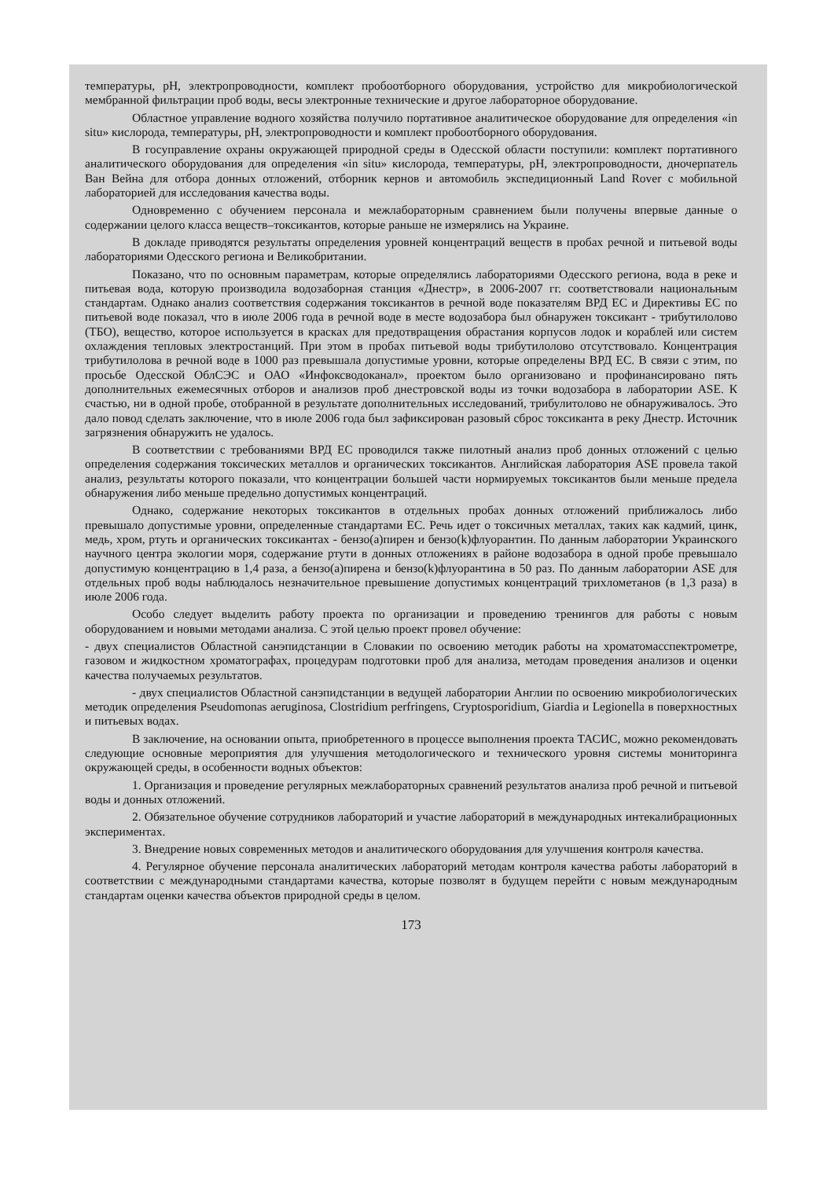температуры, pH, электропроводности, комплект пробоотборного оборудования, устройство для микробиологической мембранной фильтрации проб воды, весы электронные технические и другое лабораторное оборудование.
Областное управление водного хозяйства получило портативное аналитическое оборудование для определения «in situ» кислорода, температуры, pH, электропроводности и комплект пробоотборного оборудования.
В госуправление охраны окружающей природной среды в Одесской области поступили: комплект портативного аналитического оборудования для определения «in situ» кислорода, температуры, pH, электропроводности, дночерпатель Ван Вейна для отбора донных отложений, отборник кернов и автомобиль экспедиционный Land Rover с мобильной лабораторией для исследования качества воды.
Одновременно с обучением персонала и межлабораторным сравнением были получены впервые данные о содержании целого класса веществ–токсикантов, которые раньше не измерялись на Украине.
В докладе приводятся результаты определения уровней концентраций веществ в пробах речной и питьевой воды лабораториями Одесского региона и Великобритании.
Показано, что по основным параметрам, которые определялись лабораториями Одесского региона, вода в реке и питьевая вода, которую производила водозаборная станция «Днестр», в 2006-2007 гг. соответствовали национальным стандартам. Однако анализ соответствия содержания токсикантов в речной воде показателям ВРД ЕС и Директивы ЕС по питьевой воде показал, что в июле 2006 года в речной воде в месте водозабора был обнаружен токсикант - трибутилолово (ТБО), вещество, которое используется в красках для предотвращения обрастания корпусов лодок и кораблей или систем охлаждения тепловых электростанций. При этом в пробах питьевой воды трибутилолово отсутствовало. Концентрация трибутилолова в речной воде в 1000 раз превышала допустимые уровни, которые определены ВРД ЕС. В связи с этим, по просьбе Одесской ОблСЭС и ОАО «Инфоксводоканал», проектом было организовано и профинансировано пять дополнительных ежемесячных отборов и анализов проб днестровской воды из точки водозабора в лаборатории ASE. К счастью, ни в одной пробе, отобранной в результате дополнительных исследований, трибулитолово не обнаруживалось. Это дало повод сделать заключение, что в июле 2006 года был зафиксирован разовый сброс токсиканта в реку Днестр. Источник загрязнения обнаружить не удалось.
В соответствии с требованиями ВРД ЕС проводился также пилотный анализ проб донных отложений с целью определения содержания токсических металлов и органических токсикантов. Английская лаборатория ASE провела такой анализ, результаты которого показали, что концентрации большей части нормируемых токсикантов были меньше предела обнаружения либо меньше предельно допустимых концентраций.
Однако, содержание некоторых токсикантов в отдельных пробах донных отложений приближалось либо превышало допустимые уровни, определенные стандартами ЕС. Речь идет о токсичных металлах, таких как кадмий, цинк, медь, хром, ртуть и органических токсикантах - бензо(а)пирен и бензо(k)флуорантин. По данным лаборатории Украинского научного центра экологии моря, содержание ртути в донных отложениях в районе водозабора в одной пробе превышало допустимую концентрацию в 1,4 раза, а бензо(а)пирена и бензо(k)флуорантина в 50 раз. По данным лаборатории ASE для отдельных проб воды наблюдалось незначительное превышение допустимых концентраций трихлометанов (в 1,3 раза) в июле 2006 года.
Особо следует выделить работу проекта по организации и проведению тренингов для работы с новым оборудованием и новыми методами анализа. С этой целью проект провел обучение:
- двух специалистов Областной санэпидстанции в Словакии по освоению методик работы на хроматомасспектрометре, газовом и жидкостном хроматографах, процедурам подготовки проб для анализа, методам проведения анализов и оценки качества получаемых результатов.
- двух специалистов Областной санэпидстанции в ведущей лаборатории Англии по освоению микробиологических методик определения Pseudomonas aeruginosa, Clostridium perfringens, Cryptosporidium, Giardia и Legionella в поверхностных и питьевых водах.
В заключение, на основании опыта, приобретенного в процессе выполнения проекта ТАСИС, можно рекомендовать следующие основные мероприятия для улучшения методологического и технического уровня системы мониторинга окружающей среды, в особенности водных объектов:
1. Организация и проведение регулярных межлабораторных сравнений результатов анализа проб речной и питьевой воды и донных отложений.
2. Обязательное обучение сотрудников лабораторий и участие лабораторий в международных интекалибрационных экспериментах.
3. Внедрение новых современных методов и аналитического оборудования для улучшения контроля качества.
4. Регулярное обучение персонала аналитических лабораторий методам контроля качества работы лабораторий в соответствии с международными стандартами качества, которые позволят в будущем перейти с новым международным стандартам оценки качества объектов природной среды в целом.
173